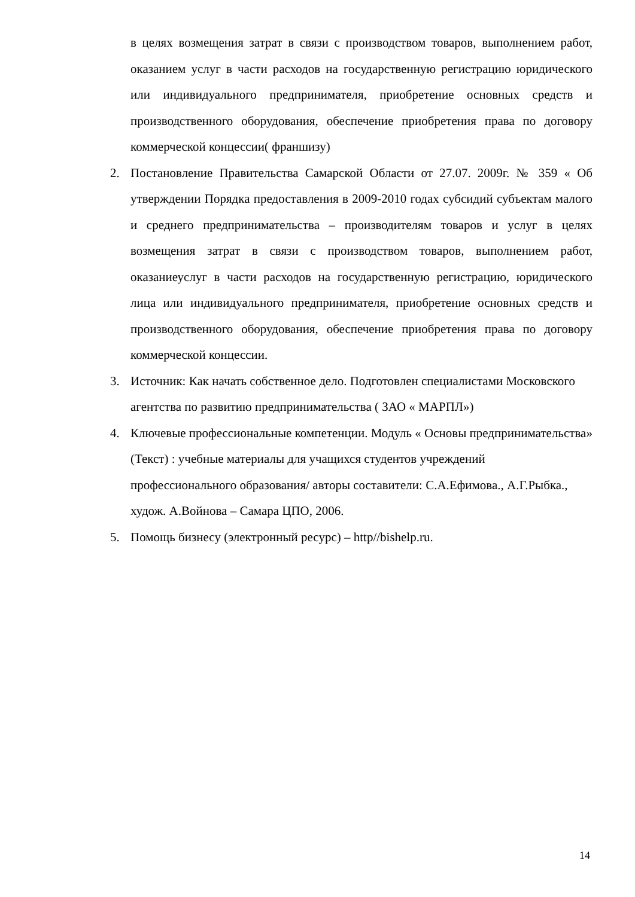в целях возмещения затрат в связи с производством товаров, выполнением работ, оказанием услуг в части расходов на государственную регистрацию юридического или индивидуального предпринимателя, приобретение основных средств и производственного оборудования, обеспечение приобретения права по договору коммерческой концессии( франшизу)
2. Постановление Правительства Самарской Области от 27.07. 2009г. № 359 « Об утверждении Порядка предоставления в 2009-2010 годах субсидий субъектам малого и среднего предпринимательства – производителям товаров и услуг в целях возмещения затрат в связи с производством товаров, выполнением работ, оказаниеуслуг в части расходов на государственную регистрацию, юридического лица или индивидуального предпринимателя, приобретение основных средств и производственного оборудования, обеспечение приобретения права по договору коммерческой концессии.
3. Источник: Как начать собственное дело. Подготовлен специалистами Московского агентства по развитию предпринимательства ( ЗАО « МАРПЛ»)
4. Ключевые профессиональные компетенции. Модуль « Основы предпринимательства» (Текст) : учебные материалы для учащихся студентов учреждений профессионального образования/ авторы составители: С.А.Ефимова., А.Г.Рыбка., худож. А.Войнова – Самара ЦПО, 2006.
5. Помощь бизнесу (электронный ресурс) – http//bishelp.ru.
14